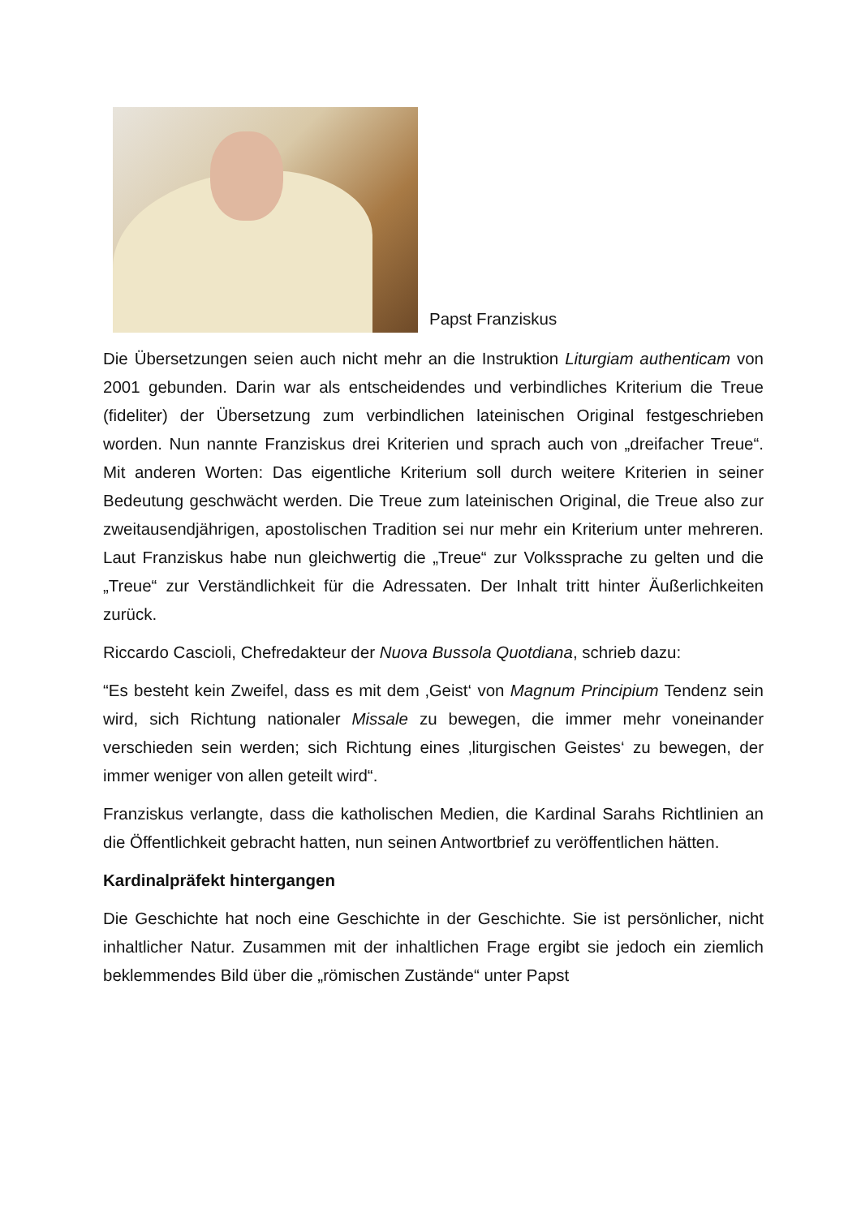Papst Franziskus
Die Übersetzungen seien auch nicht mehr an die Instruktion Liturgiam authenticam von 2001 gebunden. Darin war als entscheidendes und verbindliches Kriterium die Treue (fideliter) der Übersetzung zum verbindlichen lateinischen Original festgeschrieben worden. Nun nannte Franziskus drei Kriterien und sprach auch von „dreifacher Treue“. Mit anderen Worten: Das eigentliche Kriterium soll durch weitere Kriterien in seiner Bedeutung geschwächt werden. Die Treue zum lateinischen Original, die Treue also zur zweitausendjährigen, apostolischen Tradition sei nur mehr ein Kriterium unter mehreren. Laut Franziskus habe nun gleichwertig die „Treue“ zur Volkssprache zu gelten und die „Treue“ zur Verständlichkeit für die Adressaten. Der Inhalt tritt hinter Äußerlichkeiten zurück.
Riccardo Cascioli, Chefredakteur der Nuova Bussola Quotdiana, schrieb dazu:
“Es besteht kein Zweifel, dass es mit dem ‚Geist‘ von Magnum Principium Tendenz sein wird, sich Richtung nationaler Missale zu bewegen, die immer mehr voneinander verschieden sein werden; sich Richtung eines ‚liturgischen Geistes‘ zu bewegen, der immer weniger von allen geteilt wird“.
Franziskus verlangte, dass die katholischen Medien, die Kardinal Sarahs Richtlinien an die Öffentlichkeit gebracht hatten, nun seinen Antwortbrief zu veröffentlichen hätten.
Kardinalpräfekt hintergangen
Die Geschichte hat noch eine Geschichte in der Geschichte. Sie ist persönlicher, nicht inhaltlicher Natur. Zusammen mit der inhaltlichen Frage ergibt sie jedoch ein ziemlich beklemmendes Bild über die „römischen Zustände“ unter Papst